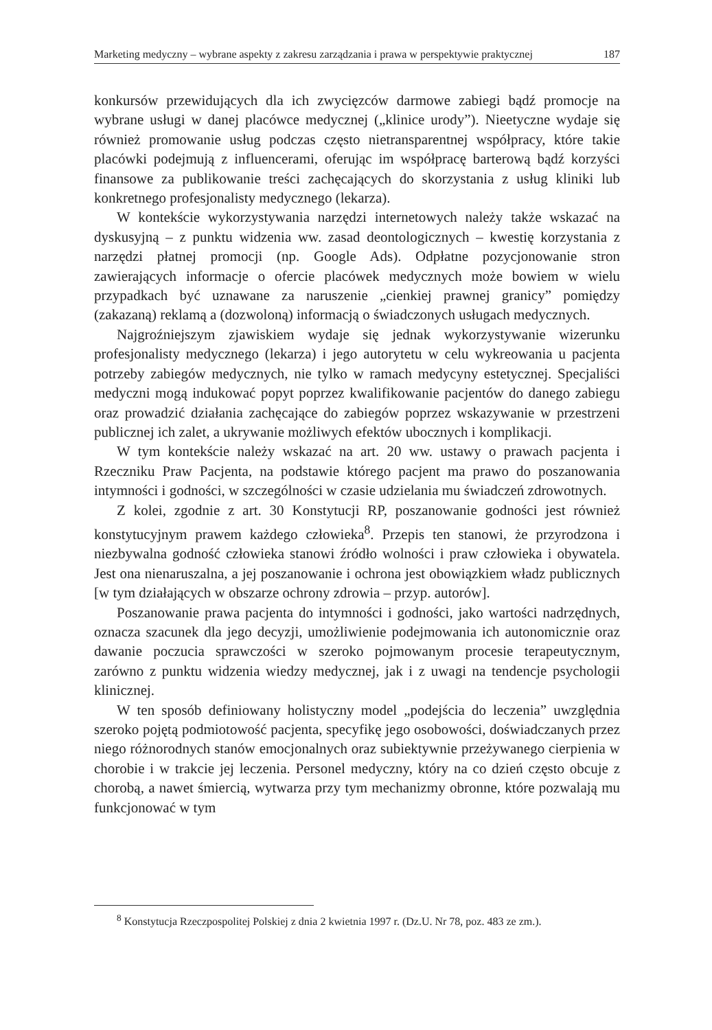Marketing medyczny – wybrane aspekty z zakresu zarządzania i prawa w perspektywie praktycznej 187
konkursów przewidujących dla ich zwycięzców darmowe zabiegi bądź promocje na wybrane usługi w danej placówce medycznej („klinice urody”). Nieetyczne wydaje się również promowanie usług podczas często nietransparentnej współpracy, które takie placówki podejmują z influencerami, oferując im współpracę barterową bądź korzyści finansowe za publikowanie treści zachęcających do skorzystania z usług kliniki lub konkretnego profesjonalisty medycznego (lekarza).
W kontekście wykorzystywania narzędzi internetowych należy także wskazać na dyskusyjną – z punktu widzenia ww. zasad deontologicznych – kwestię korzystania z narzędzi płatnej promocji (np. Google Ads). Odpłatne pozycjonowanie stron zawierających informacje o ofercie placówek medycznych może bowiem w wielu przypadkach być uznawane za naruszenie „cienkiej prawnej granicy” pomiędzy (zakazaną) reklamą a (dozwoloną) informacją o świadczonych usługach medycznych.
Najgroźniejszym zjawiskiem wydaje się jednak wykorzystywanie wizerunku profesjonalisty medycznego (lekarza) i jego autorytetu w celu wykreowania u pacjenta potrzeby zabiegów medycznych, nie tylko w ramach medycyny estetycznej. Specjaliści medyczni mogą indukować popyt poprzez kwalifikowanie pacjentów do danego zabiegu oraz prowadzić działania zachęcające do zabiegów poprzez wskazywanie w przestrzeni publicznej ich zalet, a ukrywanie możliwych efektów ubocznych i komplikacji.
W tym kontekście należy wskazać na art. 20 ww. ustawy o prawach pacjenta i Rzeczniku Praw Pacjenta, na podstawie którego pacjent ma prawo do poszanowania intymności i godności, w szczególności w czasie udzielania mu świadczeń zdrowotnych.
Z kolei, zgodnie z art. 30 Konstytucji RP, poszanowanie godności jest również konstytucyjnym prawem każdego człowieka<sup>8</sup>. Przepis ten stanowi, że przyrodzona i niezbywalna godność człowieka stanowi źródło wolności i praw człowieka i obywatela. Jest ona nienaruszalna, a jej poszanowanie i ochrona jest obowiązkiem władz publicznych [w tym działających w obszarze ochrony zdrowia – przyp. autorów].
Poszanowanie prawa pacjenta do intymności i godności, jako wartości nadrzędnych, oznacza szacunek dla jego decyzji, umożliwienie podejmowania ich autonomicznie oraz dawanie poczucia sprawczości w szeroko pojmowanym procesie terapeutycznym, zarówno z punktu widzenia wiedzy medycznej, jak i z uwagi na tendencje psychologii klinicznej.
W ten sposób definiowany holistyczny model „podejścia do leczenia” uwzględnia szeroko pojętą podmiotowość pacjenta, specyfikę jego osobowości, doświadczanych przez niego różnorodnych stanów emocjonalnych oraz subiektywnie przeżywanego cierpienia w chorobie i w trakcie jej leczenia. Personel medyczny, który na co dzień często obcuje z chorobą, a nawet śmiercią, wytwarza przy tym mechanizmy obronne, które pozwalają mu funkcjonować w tym
<sup>8</sup> Konstytucja Rzeczpospolitej Polskiej z dnia 2 kwietnia 1997 r. (Dz.U. Nr 78, poz. 483 ze zm.).